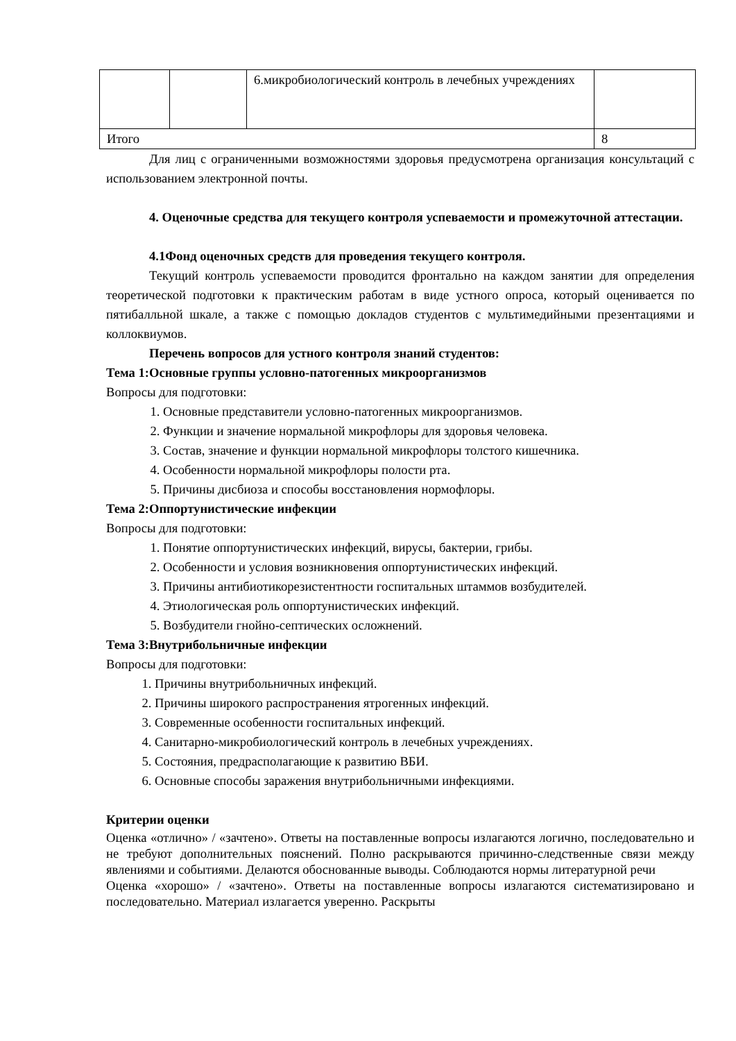| | | 6.микробиологический контроль в лечебных учреждениях | |
| Итого | | | 8 |
Для лиц с ограниченными возможностями здоровья предусмотрена организация консультаций с использованием электронной почты.
4. Оценочные средства для текущего контроля успеваемости и промежуточной аттестации.
4.1Фонд оценочных средств для проведения текущего контроля.
Текущий контроль успеваемости проводится фронтально на каждом занятии для определения теоретической подготовки к практическим работам в виде устного опроса, который оценивается по пятибалльной шкале, а также с помощью докладов студентов с мультимедийными презентациями и коллоквиумов.
Перечень вопросов для устного контроля знаний студентов:
Тема 1:Основные группы условно-патогенных микроорганизмов
Вопросы для подготовки:
1. Основные представители условно-патогенных микроорганизмов.
2. Функции и значение нормальной микрофлоры для здоровья человека.
3. Состав, значение и функции нормальной микрофлоры толстого кишечника.
4. Особенности нормальной микрофлоры полости рта.
5. Причины дисбиоза и способы восстановления нормофлоры.
Тема 2:Оппортунистические инфекции
Вопросы для подготовки:
1. Понятие оппортунистических инфекций, вирусы, бактерии, грибы.
2. Особенности и условия возникновения оппортунистических инфекций.
3. Причины антибиотикорезистентности госпитальных штаммов возбудителей.
4. Этиологическая роль оппортунистических инфекций.
5. Возбудители гнойно-септических осложнений.
Тема 3:Внутрибольничные инфекции
Вопросы для подготовки:
1. Причины внутрибольничных инфекций.
2. Причины широкого распространения ятрогенных инфекций.
3. Современные особенности госпитальных инфекций.
4. Санитарно-микробиологический контроль в лечебных учреждениях.
5. Состояния, предрасполагающие к развитию ВБИ.
6. Основные способы заражения внутрибольничными инфекциями.
Критерии оценки
Оценка «отлично» / «зачтено». Ответы на поставленные вопросы излагаются логично, последовательно и не требуют дополнительных пояснений. Полно раскрываются причинно-следственные связи между явлениями и событиями. Делаются обоснованные выводы. Соблюдаются нормы литературной речи
Оценка «хорошо» / «зачтено». Ответы на поставленные вопросы излагаются систематизировано и последовательно. Материал излагается уверенно. Раскрыты